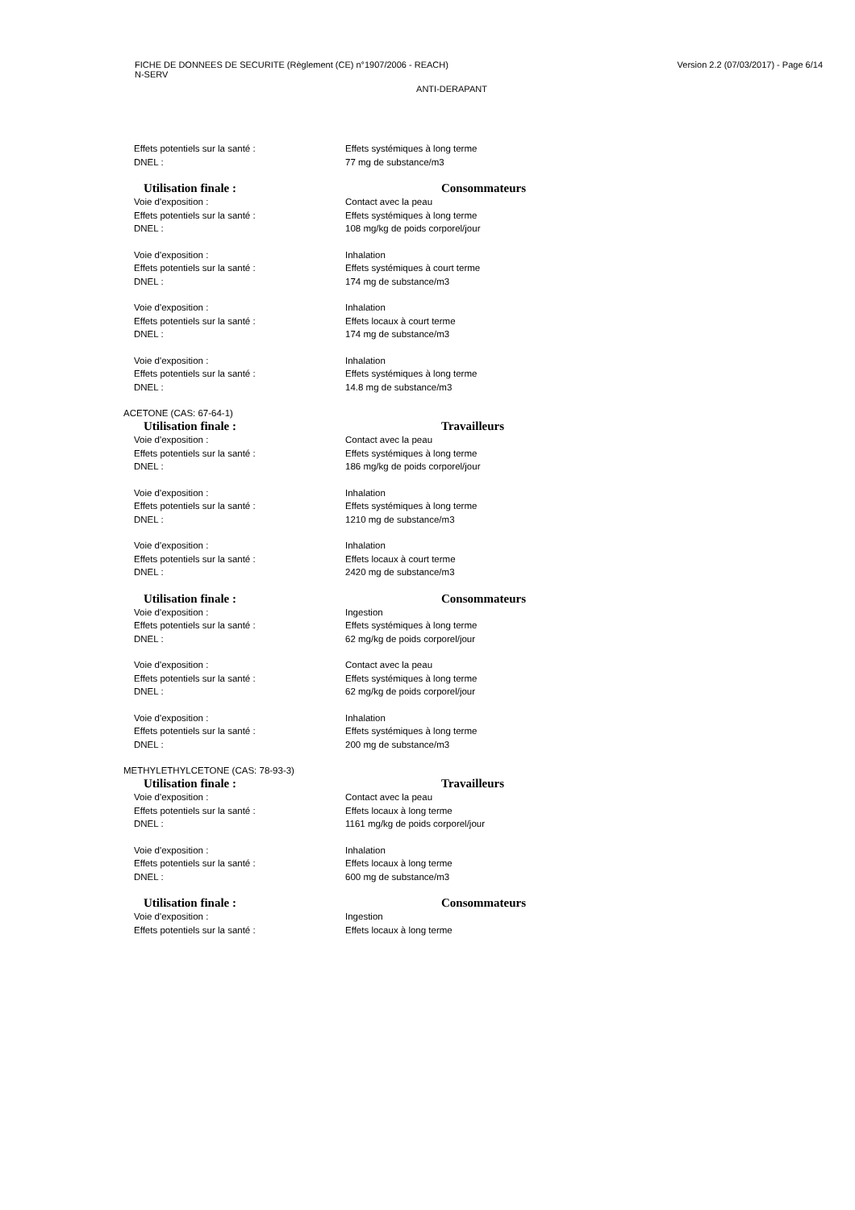FICHE DE DONNEES DE SECURITE (Règlement (CE) n°1907/2006 - REACH)
N-SERV
Version 2.2 (07/03/2017) - Page 6/14
ANTI-DERAPANT
Effets potentiels sur la santé : Effets systémiques à long terme
DNEL : 77 mg de substance/m3
Utilisation finale : Consommateurs
Voie d'exposition : Contact avec la peau
Effets potentiels sur la santé : Effets systémiques à long terme
DNEL : 108 mg/kg de poids corporel/jour
Voie d'exposition : Inhalation
Effets potentiels sur la santé : Effets systémiques à court terme
DNEL : 174 mg de substance/m3
Voie d'exposition : Inhalation
Effets potentiels sur la santé : Effets locaux à court terme
DNEL : 174 mg de substance/m3
Voie d'exposition : Inhalation
Effets potentiels sur la santé : Effets systémiques à long terme
DNEL : 14.8 mg de substance/m3
ACETONE (CAS: 67-64-1)
Utilisation finale : Travailleurs
Voie d'exposition : Contact avec la peau
Effets potentiels sur la santé : Effets systémiques à long terme
DNEL : 186 mg/kg de poids corporel/jour
Voie d'exposition : Inhalation
Effets potentiels sur la santé : Effets systémiques à long terme
DNEL : 1210 mg de substance/m3
Voie d'exposition : Inhalation
Effets potentiels sur la santé : Effets locaux à court terme
DNEL : 2420 mg de substance/m3
Utilisation finale : Consommateurs
Voie d'exposition : Ingestion
Effets potentiels sur la santé : Effets systémiques à long terme
DNEL : 62 mg/kg de poids corporel/jour
Voie d'exposition : Contact avec la peau
Effets potentiels sur la santé : Effets systémiques à long terme
DNEL : 62 mg/kg de poids corporel/jour
Voie d'exposition : Inhalation
Effets potentiels sur la santé : Effets systémiques à long terme
DNEL : 200 mg de substance/m3
METHYLETHYLCETONE (CAS: 78-93-3)
Utilisation finale : Travailleurs
Voie d'exposition : Contact avec la peau
Effets potentiels sur la santé : Effets locaux à long terme
DNEL : 1161 mg/kg de poids corporel/jour
Voie d'exposition : Inhalation
Effets potentiels sur la santé : Effets locaux à long terme
DNEL : 600 mg de substance/m3
Utilisation finale : Consommateurs
Voie d'exposition : Ingestion
Effets potentiels sur la santé : Effets locaux à long terme